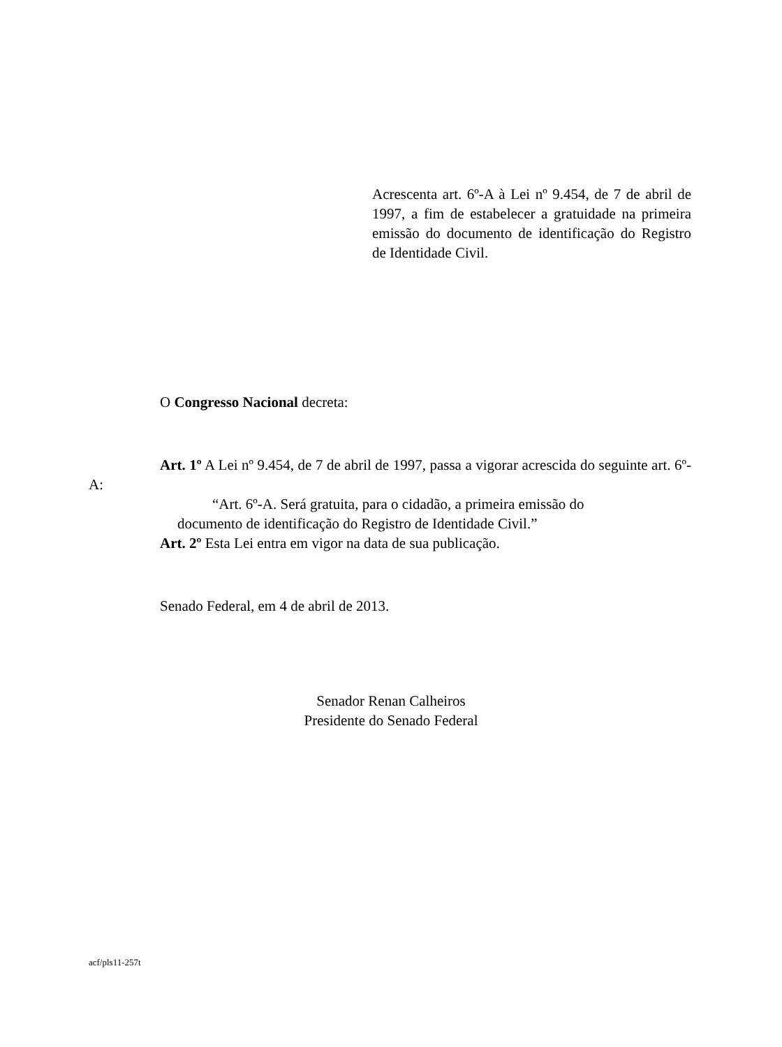Acrescenta art. 6º-A à Lei nº 9.454, de 7 de abril de 1997, a fim de estabelecer a gratuidade na primeira emissão do documento de identificação do Registro de Identidade Civil.
O Congresso Nacional decreta:
Art. 1º A Lei nº 9.454, de 7 de abril de 1997, passa a vigorar acrescida do seguinte art. 6º-A:
“Art. 6º-A. Será gratuita, para o cidadão, a primeira emissão do documento de identificação do Registro de Identidade Civil.”
Art. 2º Esta Lei entra em vigor na data de sua publicação.
Senado Federal, em 4 de abril de 2013.
Senador Renan Calheiros
Presidente do Senado Federal
acf/pls11-257t